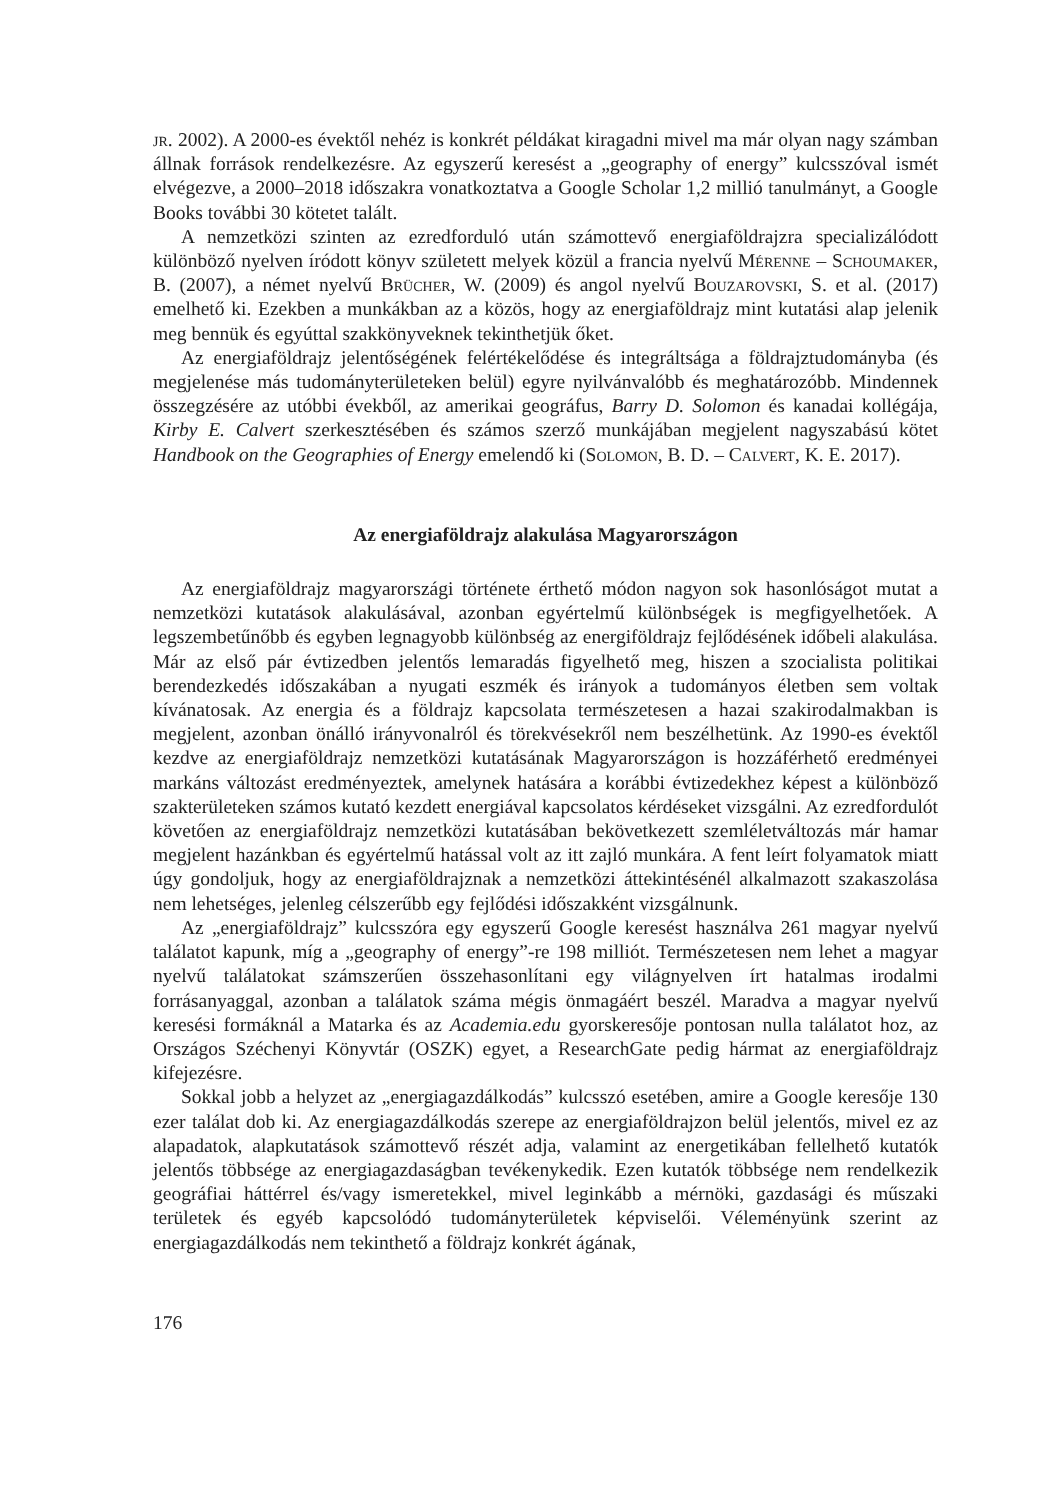jr. 2002). A 2000-es évektől nehéz is konkrét példákat kiragadni mivel ma már olyan nagy számban állnak források rendelkezésre. Az egyszerű keresést a „geography of energy” kulcsszóval ismét elvégezve, a 2000–2018 időszakra vonatkoztatva a Google Scholar 1,2 millió tanulmányt, a Google Books további 30 kötetet talált.
A nemzetközi szinten az ezredforduló után számottevő energiaföldrajzra specializálódott különböző nyelven íródott könyv született melyek közül a francia nyelvű Mérenne – Schoumaker, B. (2007), a német nyelvű Brücher, W. (2009) és angol nyelvű Bouzarovski, S. et al. (2017) emelhető ki. Ezekben a munkákban az a közös, hogy az energiaföldrajz mint kutatási alap jelenik meg bennük és egyúttal szakkönyveknek tekinthetjük őket.
Az energiaföldrajz jelentőségének felértékelődése és integráltsága a földrajztudományba (és megjelenése más tudományterületeken belül) egyre nyilvánvalóbb és meghatározóbb. Mindennek összegzésére az utóbbi évekből, az amerikai geográfus, Barry D. Solomon és kanadai kollégája, Kirby E. Calvert szerkesztésében és számos szerző munkájában megjelent nagyszabású kötet Handbook on the Geographies of Energy emelendő ki (Solomon, B. D. – Calvert, K. E. 2017).
Az energiaföldrajz alakulása Magyarországon
Az energiaföldrajz magyarországi története érthető módon nagyon sok hasonlóságot mutat a nemzetközi kutatások alakulásával, azonban egyértelmű különbségek is megfigyelhetőek. A legszembetűnőbb és egyben legnagyobb különbség az energiföldrajz fejlődésének időbeli alakulása. Már az első pár évtizedben jelentős lemaradás figyelhető meg, hiszen a szocialista politikai berendezkedés időszakában a nyugati eszmék és irányok a tudományos életben sem voltak kívánatosak. Az energia és a földrajz kapcsolata természetesen a hazai szakirodalmakban is megjelent, azonban önálló irányvonalról és törekvésekről nem beszélhetünk. Az 1990-es évektől kezdve az energiaföldrajz nemzetközi kutatásának Magyarországon is hozzáférhető eredményei markáns változást eredményeztek, amelynek hatására a korábbi évtizedekhez képest a különböző szakterületeken számos kutató kezdett energiával kapcsolatos kérdéseket vizsgálni. Az ezredfordulót követően az energiaföldrajz nemzetközi kutatásában bekövetkezett szemléletváltozás már hamar megjelent hazánkban és egyértelmű hatással volt az itt zajló munkára. A fent leírt folyamatok miatt úgy gondoljuk, hogy az energiaföldrajznak a nemzetközi áttekintésénél alkalmazott szakaszolása nem lehetséges, jelenleg célszerűbb egy fejlődési időszakként vizsgálnunk.
Az „energiaföldrajz” kulcsszóra egy egyszerű Google keresést használva 261 magyar nyelvű találatot kapunk, míg a „geography of energy”-re 198 milliót. Természetesen nem lehet a magyar nyelvű találatokat számszerűen összehasonlítani egy világnyelven írt hatalmas irodalmi forrásanyaggal, azonban a találatok száma mégis önmagáért beszél. Maradva a magyar nyelvű keresési formáknál a Matarka és az Academia.edu gyorskeresője pontosan nulla találatot hoz, az Országos Széchenyi Könyvtár (OSZK) egyet, a ResearchGate pedig hármat az energiaföldrajz kifejezésre.
Sokkal jobb a helyzet az „energiagazdálkodás” kulcsszó esetében, amire a Google keresője 130 ezer találat dob ki. Az energiagazdálkodás szerepe az energiaföldrajzon belül jelentős, mivel ez az alapadatok, alapkutatások számottevő részét adja, valamint az energetikában fellelhető kutatók jelentős többsége az energiagazdaságban tevékenykedik. Ezen kutatók többsége nem rendelkezik geográfiai háttérrel és/vagy ismeretekkel, mivel leginkább a mérnöki, gazdasági és műszaki területek és egyéb kapcsolódó tudományterületek képviselői. Véleményünk szerint az energiagazdálkodás nem tekinthető a földrajz konkrét ágának,
176